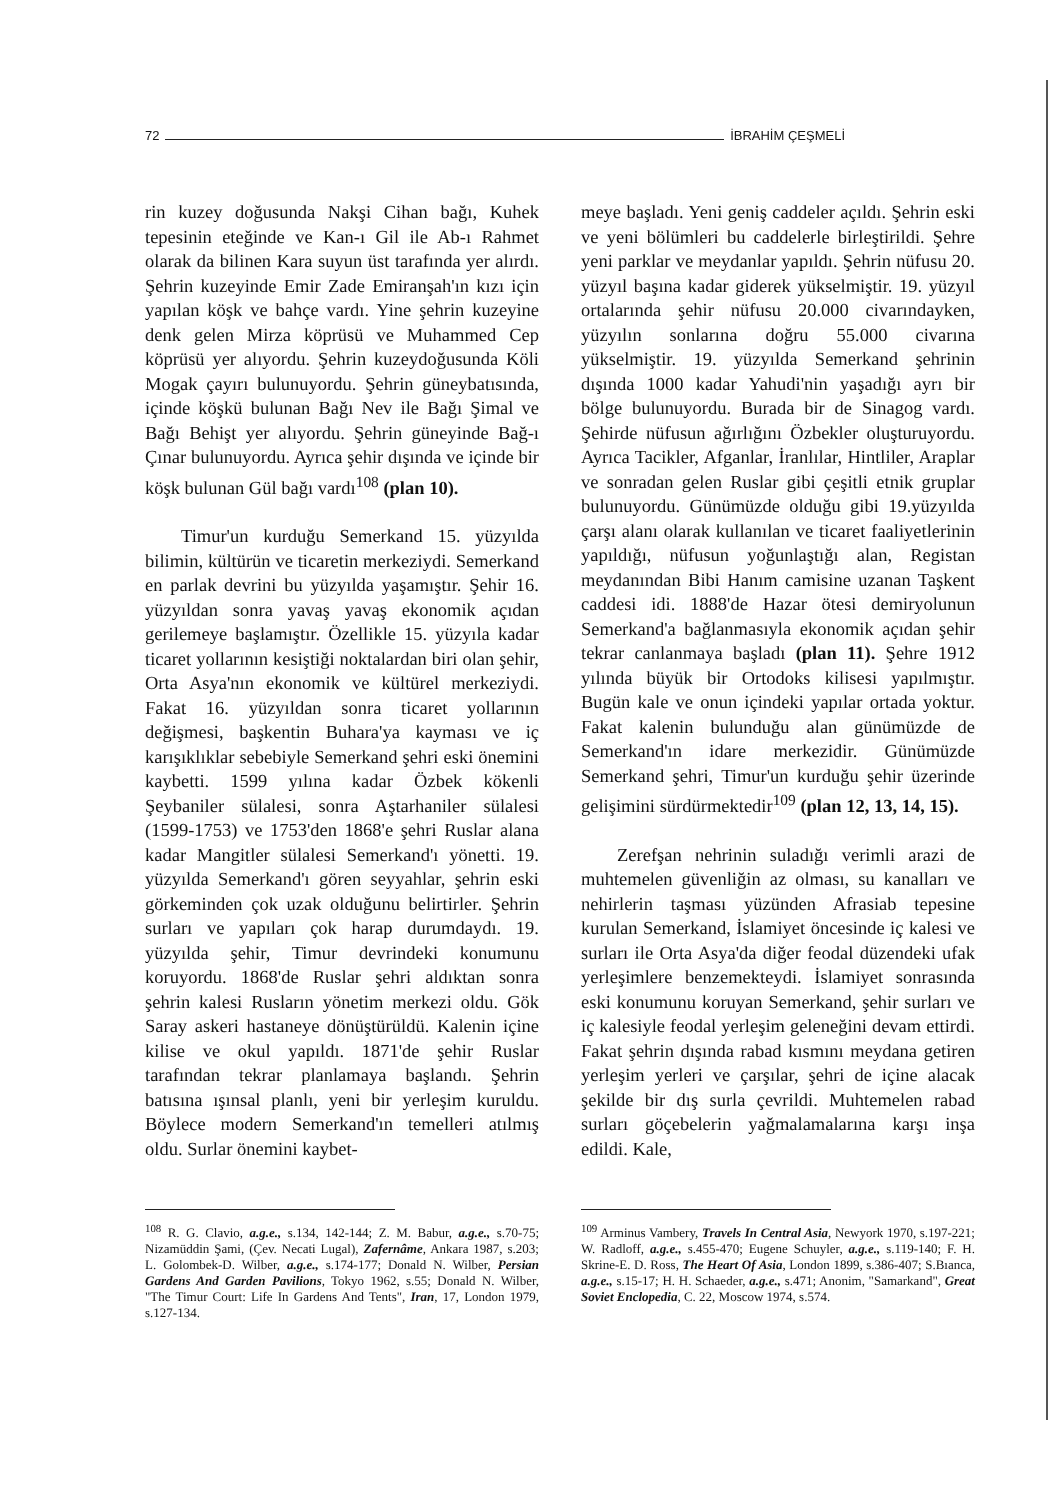72 İBRAHİM ÇEŞMELİ
rin kuzey doğusunda Nakşi Cihan bağı, Kuhek tepesinin eteğinde ve Kan-ı Gil ile Ab-ı Rahmet olarak da bilinen Kara suyun üst tarafında yer alırdı. Şehrin kuzeyinde Emir Zade Emiranşah'ın kızı için yapılan köşk ve bahçe vardı. Yine şehrin kuzeyine denk gelen Mirza köprüsü ve Muhammed Cep köprüsü yer alıyordu. Şehrin kuzeydoğusunda Köli Mogak çayırı bulunuyordu. Şehrin güneybatısında, içinde köşkü bulunan Bağı Nev ile Bağı Şimal ve Bağı Behişt yer alıyordu. Şehrin güneyinde Bağ-ı Çınar bulunuyordu. Ayrıca şehir dışında ve içinde bir köşk bulunan Gül bağı vardı<sup>108</sup> (plan 10).
Timur'un kurduğu Semerkand 15. yüzyılda bilimin, kültürün ve ticaretin merkeziydi. Semerkand en parlak devrini bu yüzyılda yaşamıştır. Şehir 16. yüzyıldan sonra yavaş yavaş ekonomik açıdan gerilemeye başlamıştır. Özellikle 15. yüzyıla kadar ticaret yollarının kesiştiği noktalardan biri olan şehir, Orta Asya'nın ekonomik ve kültürel merkeziydi. Fakat 16. yüzyıldan sonra ticaret yollarının değişmesi, başkentin Buhara'ya kayması ve iç karışıklıklar sebebiyle Semerkand şehri eski önemini kaybetti. 1599 yılına kadar Özbek kökenli Şeybaniler sülalesi, sonra Aştarhaniler sülalesi (1599-1753) ve 1753'den 1868'e şehri Ruslar alana kadar Mangitler sülalesi Semerkand'ı yönetti. 19. yüzyılda Semerkand'ı gören seyyahlar, şehrin eski görkeminden çok uzak olduğunu belirtirler. Şehrin surları ve yapıları çok harap durumdaydı. 19. yüzyılda şehir, Timur devrindeki konumunu koruyordu. 1868'de Ruslar şehri aldıktan sonra şehrin kalesi Rusların yönetim merkezi oldu. Gök Saray askeri hastaneye dönüştürüldü. Kalenin içine kilise ve okul yapıldı. 1871'de şehir Ruslar tarafından tekrar planlamaya başlandı. Şehrin batısına ışınsal planlı, yeni bir yerleşim kuruldu. Böylece modern Semerkand'ın temelleri atılmış oldu. Surlar önemini kaybet-
<sup>108</sup> R. G. Clavio, a.g.e., s.134, 142-144; Z. M. Babur, a.g.e., s.70-75; Nizamüddin Şami, (Çev. Necati Lugal), Zafernâme, Ankara 1987, s.203; L. Golombek-D. Wilber, a.g.e., s.174-177; Donald N. Wilber, Persian Gardens And Garden Pavilions, Tokyo 1962, s.55; Donald N. Wilber, "The Timur Court: Life In Gardens And Tents", Iran, 17, London 1979, s.127-134.
meye başladı. Yeni geniş caddeler açıldı. Şehrin eski ve yeni bölümleri bu caddelerle birleştirildi. Şehre yeni parklar ve meydanlar yapıldı. Şehrin nüfusu 20. yüzyıl başına kadar giderek yükselmiştir. 19. yüzyıl ortalarında şehir nüfusu 20.000 civarındayken, yüzyılın sonlarına doğru 55.000 civarına yükselmiştir. 19. yüzyılda Semerkand şehrinin dışında 1000 kadar Yahudi'nin yaşadığı ayrı bir bölge bulunuyordu. Burada bir de Sinagog vardı. Şehirde nüfusun ağırlığını Özbekler oluşturuyordu. Ayrıca Tacikler, Afganlar, İranlılar, Hintliler, Araplar ve sonradan gelen Ruslar gibi çeşitli etnik gruplar bulunuyordu. Günümüzde olduğu gibi 19.yüzyılda çarşı alanı olarak kullanılan ve ticaret faaliyetlerinin yapıldığı, nüfusun yoğunlaştığı alan, Registan meydanından Bibi Hanım camisine uzanan Taşkent caddesi idi. 1888'de Hazar ötesi demiryolunun Semerkand'a bağlanmasıyla ekonomik açıdan şehir tekrar canlanmaya başladı (plan 11). Şehre 1912 yılında büyük bir Ortodoks kilisesi yapılmıştır. Bugün kale ve onun içindeki yapılar ortada yoktur. Fakat kalenin bulunduğu alan günümüzde de Semerkand'ın idare merkezidir. Günümüzde Semerkand şehri, Timur'un kurduğu şehir üzerinde gelişimini sürdürmektedir<sup>109</sup> (plan 12, 13, 14, 15).
Zerefşan nehrinin suladığı verimli arazi de muhtemelen güvenliğin az olması, su kanalları ve nehirlerin taşması yüzünden Afrasiab tepesine kurulan Semerkand, İslamiyet öncesinde iç kalesi ve surları ile Orta Asya'da diğer feodal düzendeki ufak yerleşimlere benzemekteydi. İslamiyet sonrasında eski konumunu koruyan Semerkand, şehir surları ve iç kalesiyle feodal yerleşim geleneğini devam ettirdi. Fakat şehrin dışında rabad kısmını meydana getiren yerleşim yerleri ve çarşılar, şehri de içine alacak şekilde bir dış surla çevrildi. Muhtemelen rabad surları göçebelerin yağmalamalarına karşı inşa edildi. Kale,
<sup>109</sup> Arminus Vambery, Travels In Central Asia, Newyork 1970, s.197-221; W. Radloff, a.g.e., s.455-470; Eugene Schuyler, a.g.e., s.119-140; F. H. Skrine-E. D. Ross, The Heart Of Asia, London 1899, s.386-407; S.Bıanca, a.g.e., s.15-17; H. H. Schaeder, a.g.e., s.471; Anonim, "Samarkand", Great Soviet Enclopedia, C. 22, Moscow 1974, s.574.